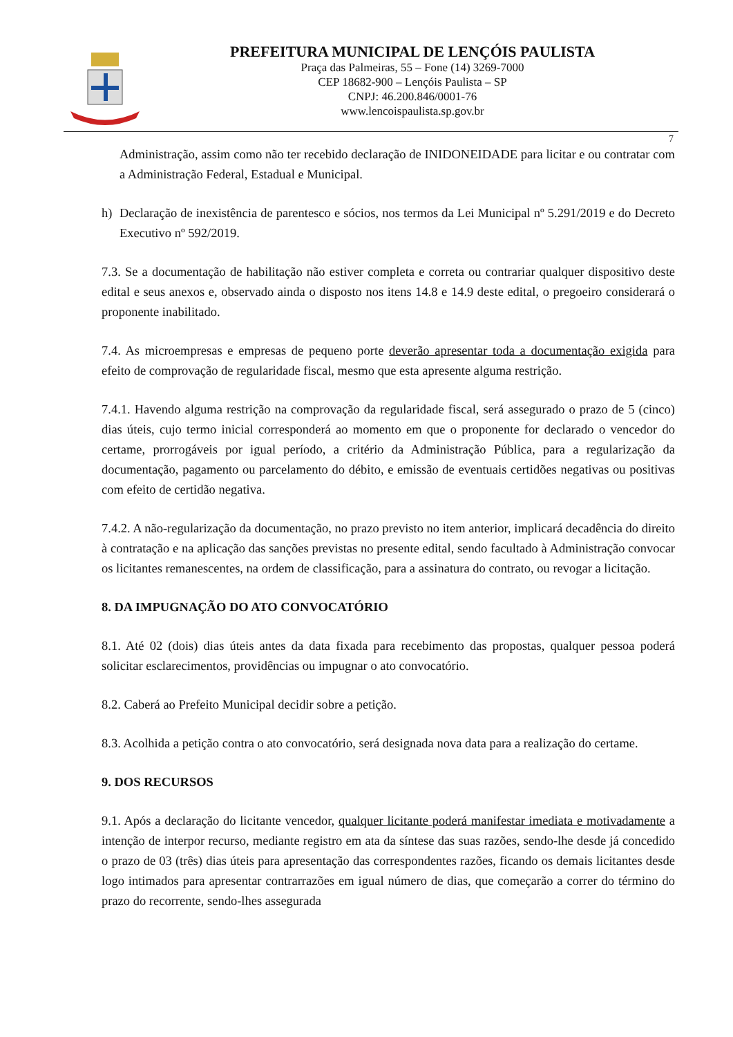PREFEITURA MUNICIPAL DE LENÇÓIS PAULISTA
Praça das Palmeiras, 55 – Fone (14) 3269-7000
CEP 18682-900 – Lençóis Paulista – SP
CNPJ: 46.200.846/0001-76
www.lencoispaulista.sp.gov.br
7
Administração, assim como não ter recebido declaração de INIDONEIDADE para licitar e ou contratar com a Administração Federal, Estadual e Municipal.
h) Declaração de inexistência de parentesco e sócios, nos termos da Lei Municipal nº 5.291/2019 e do Decreto Executivo nº 592/2019.
7.3. Se a documentação de habilitação não estiver completa e correta ou contrariar qualquer dispositivo deste edital e seus anexos e, observado ainda o disposto nos itens 14.8 e 14.9 deste edital, o pregoeiro considerará o proponente inabilitado.
7.4. As microempresas e empresas de pequeno porte deverão apresentar toda a documentação exigida para efeito de comprovação de regularidade fiscal, mesmo que esta apresente alguma restrição.
7.4.1. Havendo alguma restrição na comprovação da regularidade fiscal, será assegurado o prazo de 5 (cinco) dias úteis, cujo termo inicial corresponderá ao momento em que o proponente for declarado o vencedor do certame, prorrogáveis por igual período, a critério da Administração Pública, para a regularização da documentação, pagamento ou parcelamento do débito, e emissão de eventuais certidões negativas ou positivas com efeito de certidão negativa.
7.4.2. A não-regularização da documentação, no prazo previsto no item anterior, implicará decadência do direito à contratação e na aplicação das sanções previstas no presente edital, sendo facultado à Administração convocar os licitantes remanescentes, na ordem de classificação, para a assinatura do contrato, ou revogar a licitação.
8. DA IMPUGNAÇÃO DO ATO CONVOCATÓRIO
8.1. Até 02 (dois) dias úteis antes da data fixada para recebimento das propostas, qualquer pessoa poderá solicitar esclarecimentos, providências ou impugnar o ato convocatório.
8.2. Caberá ao Prefeito Municipal decidir sobre a petição.
8.3. Acolhida a petição contra o ato convocatório, será designada nova data para a realização do certame.
9. DOS RECURSOS
9.1. Após a declaração do licitante vencedor, qualquer licitante poderá manifestar imediata e motivadamente a intenção de interpor recurso, mediante registro em ata da síntese das suas razões, sendo-lhe desde já concedido o prazo de 03 (três) dias úteis para apresentação das correspondentes razões, ficando os demais licitantes desde logo intimados para apresentar contrarrazões em igual número de dias, que começarão a correr do término do prazo do recorrente, sendo-lhes assegurada